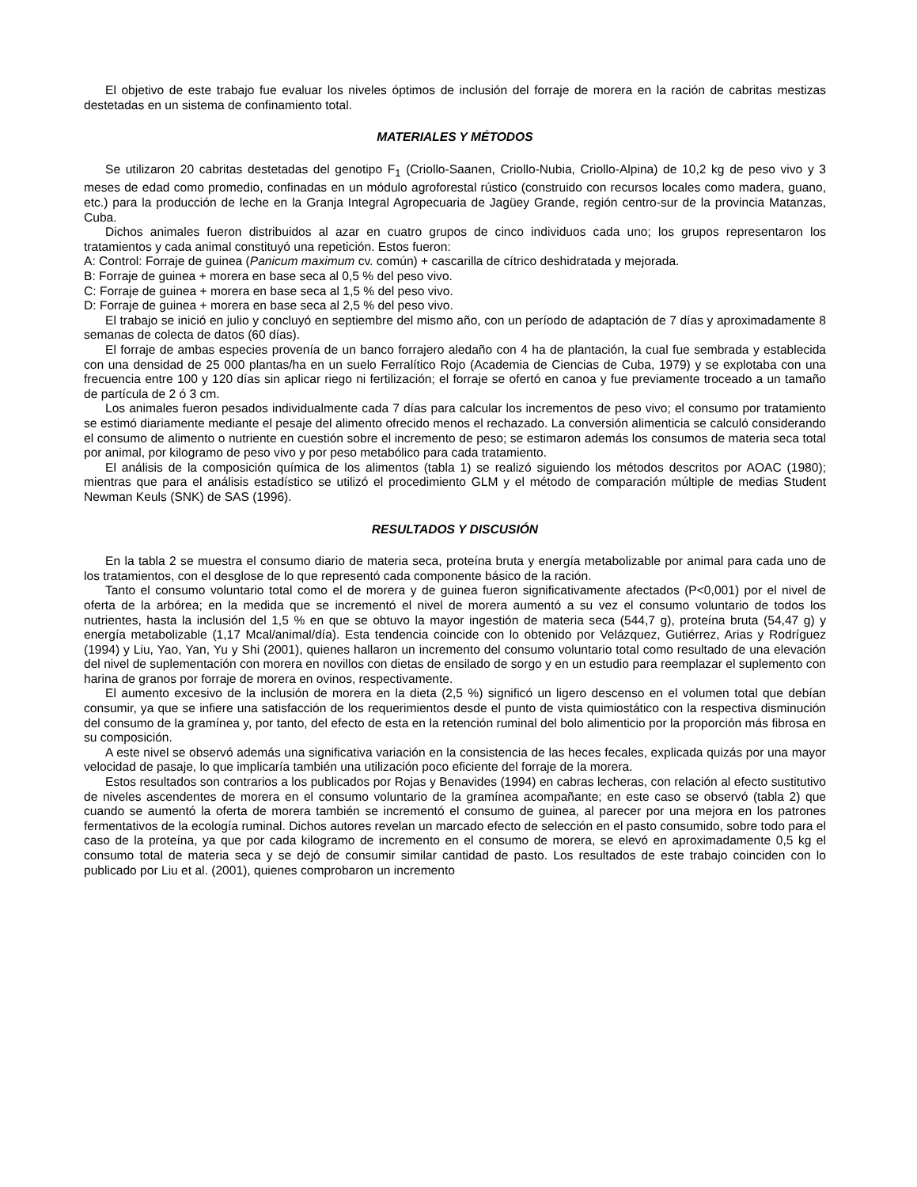El objetivo de este trabajo fue evaluar los niveles óptimos de inclusión del forraje de morera en la ración de cabritas mestizas destetadas en un sistema de confinamiento total.
MATERIALES Y MÉTODOS
Se utilizaron 20 cabritas destetadas del genotipo F<sub>1</sub> (Criollo-Saanen, Criollo-Nubia, Criollo-Alpina) de 10,2 kg de peso vivo y 3 meses de edad como promedio, confinadas en un módulo agroforestal rústico (construido con recursos locales como madera, guano, etc.) para la producción de leche en la Granja Integral Agropecuaria de Jagüey Grande, región centro-sur de la provincia Matanzas, Cuba.
Dichos animales fueron distribuidos al azar en cuatro grupos de cinco individuos cada uno; los grupos representaron los tratamientos y cada animal constituyó una repetición. Estos fueron:
A: Control: Forraje de guinea (Panicum maximum cv. común) + cascarilla de cítrico deshidratada y mejorada.
B: Forraje de guinea + morera en base seca al 0,5 % del peso vivo.
C: Forraje de guinea + morera en base seca al 1,5 % del peso vivo.
D: Forraje de guinea + morera en base seca al 2,5 % del peso vivo.
El trabajo se inició en julio y concluyó en septiembre del mismo año, con un período de adaptación de 7 días y aproximadamente 8 semanas de colecta de datos (60 días).
El forraje de ambas especies provenía de un banco forrajero aledaño con 4 ha de plantación, la cual fue sembrada y establecida con una densidad de 25 000 plantas/ha en un suelo Ferralítico Rojo (Academia de Ciencias de Cuba, 1979) y se explotaba con una frecuencia entre 100 y 120 días sin aplicar riego ni fertilización; el forraje se ofertó en canoa y fue previamente troceado a un tamaño de partícula de 2 ó 3 cm.
Los animales fueron pesados individualmente cada 7 días para calcular los incrementos de peso vivo; el consumo por tratamiento se estimó diariamente mediante el pesaje del alimento ofrecido menos el rechazado. La conversión alimenticia se calculó considerando el consumo de alimento o nutriente en cuestión sobre el incremento de peso; se estimaron además los consumos de materia seca total por animal, por kilogramo de peso vivo y por peso metabólico para cada tratamiento.
El análisis de la composición química de los alimentos (tabla 1) se realizó siguiendo los métodos descritos por AOAC (1980); mientras que para el análisis estadístico se utilizó el procedimiento GLM y el método de comparación múltiple de medias Student Newman Keuls (SNK) de SAS (1996).
RESULTADOS Y DISCUSIÓN
En la tabla 2 se muestra el consumo diario de materia seca, proteína bruta y energía metabolizable por animal para cada uno de los tratamientos, con el desglose de lo que representó cada componente básico de la ración.
Tanto el consumo voluntario total como el de morera y de guinea fueron significativamente afectados (P<0,001) por el nivel de oferta de la arbórea; en la medida que se incrementó el nivel de morera aumentó a su vez el consumo voluntario de todos los nutrientes, hasta la inclusión del 1,5 % en que se obtuvo la mayor ingestión de materia seca (544,7 g), proteína bruta (54,47 g) y energía metabolizable (1,17 Mcal/animal/día). Esta tendencia coincide con lo obtenido por Velázquez, Gutiérrez, Arias y Rodríguez (1994) y Liu, Yao, Yan, Yu y Shi (2001), quienes hallaron un incremento del consumo voluntario total como resultado de una elevación del nivel de suplementación con morera en novillos con dietas de ensilado de sorgo y en un estudio para reemplazar el suplemento con harina de granos por forraje de morera en ovinos, respectivamente.
El aumento excesivo de la inclusión de morera en la dieta (2,5 %) significó un ligero descenso en el volumen total que debían consumir, ya que se infiere una satisfacción de los requerimientos desde el punto de vista quimiostático con la respectiva disminución del consumo de la gramínea y, por tanto, del efecto de esta en la retención ruminal del bolo alimenticio por la proporción más fibrosa en su composición.
A este nivel se observó además una significativa variación en la consistencia de las heces fecales, explicada quizás por una mayor velocidad de pasaje, lo que implicaría también una utilización poco eficiente del forraje de la morera.
Estos resultados son contrarios a los publicados por Rojas y Benavides (1994) en cabras lecheras, con relación al efecto sustitutivo de niveles ascendentes de morera en el consumo voluntario de la gramínea acompañante; en este caso se observó (tabla 2) que cuando se aumentó la oferta de morera también se incrementó el consumo de guinea, al parecer por una mejora en los patrones fermentativos de la ecología ruminal. Dichos autores revelan un marcado efecto de selección en el pasto consumido, sobre todo para el caso de la proteína, ya que por cada kilogramo de incremento en el consumo de morera, se elevó en aproximadamente 0,5 kg el consumo total de materia seca y se dejó de consumir similar cantidad de pasto. Los resultados de este trabajo coinciden con lo publicado por Liu et al. (2001), quienes comprobaron un incremento